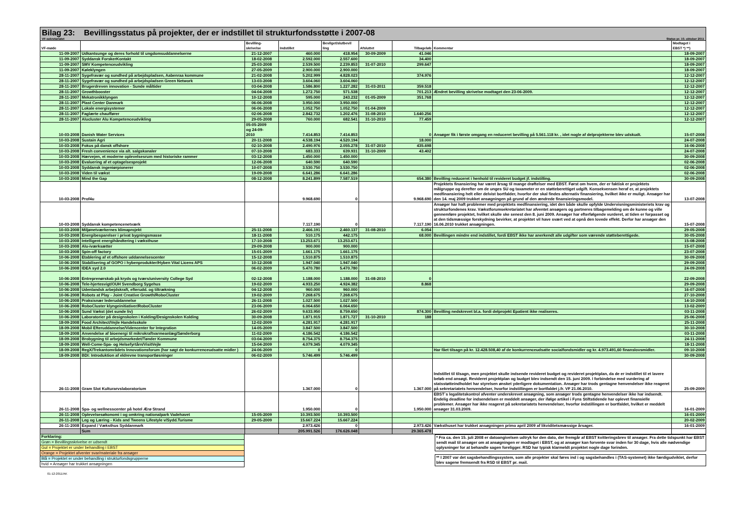Bilag 23: Bevillingsstatus på projekter, der er indstillet til strukturfondsstøtte i 2007-08
VF-sekretariatet Status pr. 10. oktober 2011
| VF-møde | | Bevilling- skrivelse | Indstillet | Bevilget/slutbevil ling | Afsluttet | Tilbageløb | Kommentar | Modtaget i EBST *) **) |
| --- | --- | --- | --- | --- | --- | --- | --- | --- |
| 11-09-2007 | Udkantsunge og deres forhold til ungdomsuddannelserne | 21-12-2007 | 460.000 | 418.954 | 30-09-2009 | 41.046 | | 18-09-2007 |
| 11-09-2007 | Syddansk ForskerKontakt | 18-02-2008 | 2.592.000 | 2.557.600 | | 34.400 | | 18-09-2007 |
| 11-09-2007 | SMV Kompetenceudvikling | 25-03-2008 | 2.539.500 | 2.239.853 | 31-07-2010 | 299.647 | | 18-09-2007 |
| 11-09-2007 | Køleklyngen | 27-05-2009 | 2.900.000 | 2.900.000 | | | | 18-09-2007 |
| 28-11-2007 | Sygefravær og sundhed på arbejdspladsen, Aabenraa kommune | 21-02-2008 | 5.202.999 | 4.828.023 | | 374.976 | | 12-12-2007 |
| 28-11-2007 | Sygefravær og sundhed på arbejdspladsen Green Network | 13-03-2008 | 3.604.060 | 3.604.060 | | | | 12-12-2007 |
| 28-11-2007 | Brugerdreven innovation - Sunde måltider | 03-04-2008 | 1.586.800 | 1.227.282 | 31-03-2011 | 359.518 | | 12-12-2007 |
| 28-11-2007 | Growthbooster | 04-04-2008 | 1.272.750 | 571.538 | | 701.213 | Ændret bevilling skrivelse modtaget den 23-06-2009. | 12-12-2007 |
| 28-11-2007 | Mekatronikklyngen | 10-12-2008 | 595.000 | 243.232 | 01-05-2009 | 351.768 | | 12-12-2007 |
| 28-11-2007 | Plast Center Danmark | 06-06-2008 | 3.950.000 | 3.950.000 | | | | 12-12-2007 |
| 28-11-2007 | Lokale energisystemer | 06-06-2008 | 1.052.750 | 1.052.750 | 01-04-2009 | | | 12-12-2007 |
| 28-11-2007 | Faglærte chauffører | 02-06-2008 | 2.842.732 | 1.202.476 | 31-08-2010 | 1.640.256 | | 12-12-2007 |
| 28-11-2007 | Alucluster Alu Kompetenceudvikling | 29-05-2008 | 760.000 | 682.541 | 31-10-2010 | 77.459 | | 12-12-2007 |
| 10-03-2008 | Danish Water Services | 05-05-2009 og 24-09- 2010 | 7.414.853 | 7.414.853 | | 0 | Ansøger fik i første omgang en reduceret bevilling på 5.561.118 kr. , idet nogle af delprojekterne blev udskudt. | 15-07-2008 |
| 10-03-2008 | Sustain Agri | 20-11-2008 | 4.538.194 | 4.520.194 | | 18.000 | | 24-07-2008 |
| 10-03-2008 | Fokus på dansk offshore | 02-10-2008 | 2.490.976 | 2.055.278 | 31-07-2010 | 435.698 | | 16-06-2008 |
| 10-03-2008 | Fresh convenience via alt. salgskanaler | 07-10-2008 | 683.333 | 639.931 | 31-10-2009 | 43.402 | | 24-07-2008 |
| 10-03-2008 | Hærvejen, et moderne oplevelsesrum med historiske rammer | 03-12-2008 | 1.450.000 | 1.450.000 | | | | 30-09-2008 |
| 10-03-2008 | Evaluering af et optagelsesprojekt | 12-06-2008 | 640.590 | 640.590 | | | | 02-06-2008 |
| 10-03-2008 | Syddansk ingeniørpionerer | 10-07-2008 | 3.530.750 | 3.530.750 | | | | 02-06-2008 |
| 10-03-2008 | Viden til vækst | 19-09-2008 | 6.641.286 | 6.641.286 | | | | 02-06-2008 |
| 10-03-2008 | Mind the Gap | 08-12-2008 | 8.241.899 | 7.587.519 | | 654.380 | Bevilling reduceret i henhold til revideret budget jf. indstilling. | 30-09-2008 |
| 10-03-2008 | Prof4u | | 9.968.690 | 0 | | 9.968.690 | Projektets finansiering har været årsag til mange drøftelser med EBST. Først om hvem, der er faktisk er projektets målgruppe og derefter om de unges SU og taxameter er en støtteberettiget udgift. Konsekvensen heraf er, at projektets medfinansiering helt eller delvist bortfalder, hvorfor der skal findes alternativ finansiering, hvilket ikke er muligt. Ansøger har den 14. maj 2009 trukket ansøgningen på grund af den ændrede finansieringsmodel. | 13-07-2008 |
| 10-03-2008 | Syddansk kompetencenetværk | | 7.117.190 | 0 | | 7.117.190 | Ansøger har haft problemer med projektets medfinansiering, idet den både skulle opfylde Undervisningsministeriets krav og strukturfondenes krav. Vækstforumsekretariatet har afventet ansøgers og partneres tilbagemelding om de kunne og ville gennemføre projektet, hvilket skulle ske senest den 8. juni 2009. Ansøger har efterfølgende vurderet, at tiden er forpasset og at den tidsmæssige forskydning bevirker, at projektet vil have svært ved at opnå den lovede effekt. Derfor har ansøger den 16.06.2010 trukket ansøgningen. | 15-07-2008 |
| 10-03-2008 | Miljønetværkernes klimaprojekt | 25-11-2008 | 2.466.191 | 2.460.137 | 31-08-2010 | 6.054 | | 29-05-2008 |
| 10-03-2008 | Energibesparelser i privat bygningsmasse | 18-11-2008 | 510.175 | 442.175 | | 68.000 | Bevillingen mindre end indstillet, fordi EBST ikke har anerkendt alle udgifter som værende støtteberettigede. | 30-05-2008 |
| 10-03-2008 | Intelligent energihåndtering i væksthuse | 17-10-2008 | 13.253.671 | 13.253.671 | | | | 15-08-2008 |
| 10-03-2008 | Alu-iværksætter | 29-09-2008 | 900.000 | 900.000 | | | | 15-07-2008 |
| 10-03-2008 | Spin-off factory | 15-01-2009 | 1.661.175 | 1.661.175 | | | | 23-07-2008 |
| 10-06-2008 | Etablering af et offshore uddannelsescenter | 15-12-2008 | 1.510.875 | 1.510.875 | | | | 30-09-2008 |
| 10-06-2008 | Stabilisering af GOPO i hybenprodukter/Hyben Vital Licens APS | 10-12-2008 | 1.947.040 | 1.947.040 | | | | 29-09-2008 |
| 10-06-2008 | IDEA syd 2.0 | 06-02-2009 | 5.470.780 | 5.470.780 | | | | 24-09-2008 |
| 10-06-2008 | Entreprenørskab på kryds og tværs/university College Syd | 02-12-2008 | 1.188.000 | 1.188.000 | 31-08-2010 | 0 | | 22-09-2008 |
| 10-06-2008 | Tele-hjertesvigt/OUH Svendborg Sygehus | 19-02-2009 | 4.933.250 | 4.924.382 | | 8.868 | | 29-09-2008 |
| 10-06-2008 | Udenlandsk arbejdskraft, efterudd. og tiltrækning | 04-12-2008 | 960.000 | 960.000 | | | | 16-07-2008 |
| 10-06-2008 | Robots at Play - Joint Creative Growth/RoboCluster | 19-02-2009 | 7.268.675 | 7.268.675 | | | | 27-10-2008 |
| 10-06-2008 | Praksisnær lederuddannelse | 26-11-2008 | 1.027.500 | 1.027.500 | | | | 14-10-2008 |
| 10-06-2008 | RoboCluster klyngeinitiativer/RoboCluster | 23-06-2009 | 6.064.650 | 6.064.650 | | | | 13-02-2009 |
| 10-06-2008 | Sund Vækst (det sunde liv) | 26-02-2009 | 9.633.950 | 8.759.650 | | 874.300 | Bevilling nedskrevet bl.a. fordi delprojekt Epatient ikke realiseres. | 03-11-2008 |
| 10-06-2008 | Laboratorier på designskolen i Kolding/Designskolen Kolding | 30-09-2008 | 1.871.915 | 1.871.727 | 31-10-2010 | 188 | | 25-06-2008 |
| 18-09-2008 | Food Architect/Vejle Handelsskole | 12-02-2009 | 4.281.917 | 4.281.917 | | | | 25-11-2008 |
| 18-09-2008 | Mobil Efteruddannelse/Videncenter for Integration | 14-05-2009 | 3.847.500 | 3.847.500 | | | | 30-10-2008 |
| 18-09-2008 | Anvendelse af bioenergi til mikrokraftvarmeanlæg/Sønderborg | 11-02-2009 | 4.186.542 | 4.186.542 | | | | 03-11-2008 |
| 18-09-2008 | Brobygning til arbejdsmarkedet/Tønder Kommune | 03-04-2009 | 8.754.375 | 8.754.375 | | | | 24-11-2008 |
| 18-09-2008 | Well-Come-Spa- og Helsefyrtårn/VisitVejle | 15-04-2009 | 4.079.345 | 4.079.345 | | | | 18-11-2008 |
| 18-09-2008 | RegX/Trekantområdets Innovationsforum (har søgt de konkurrenceudsatte midler ) | 24-06-2009 | 0 | 0 | | | Har fået tilsagn på kr. 12.428.508,40 af de konkurrenceudsatte socialfondsmidler og kr. 4.973.491,60 finanslovsmidler. | 09-10-2008 |
| 18-09-2008 | BDI: Introduktion af eldrevne transportløsninger | 06-02-2009 | 5.746.499 | 5.746.499 | | | | 30-09-2008 |
| 26-11-2008 | Gram Slot Kulturarvslaboratorium | | 1.367.000 | 0 | | 1.367.000 | Indstillet til tilsagn, men projektet skulle indsende revideret budget og revideret projektplan, da de er indstillet til et lavere beløb end ansøgt. Revideret projektplan og budget blev indsendt den 15. juni 2009. I forbindelse med vurdering af statsstøtteindholdet har styrelsen ønsket yderligere dokumentation. Ansøger har trods gentagne henvendelser ikke reageret på sekretariatets henvendelser, hvorfor indstillingen er bortfaldet j.fr. VF 21.06.2010. | 25-09-2009 |
| 26-11-2008 | Spa- og wellnesscenter på hotel Ærø Strand | | 1.950.000 | 0 | | 1.950.000 | EBST´s legalitetskontrol afventer underskrevet ansøgning, som ansøger trods gentagne henvendelser ikke har indsendt. Endelig deadline for indsendelsen er meddelt ansøger, der ifølge artikel i Fyns Stiftstidende har oplevet finansielle problemer. Ansøger har ikke reageret på sekretariatets henvendelser, hvorfor indstillingen er bortfaldet, hvilket er meddelt ansøger 31.03.2009. | 16-01-2009 |
| 26-11-2008 | Oplevelsesøkonomi i og omkring nationalpark Vadehavet | 15-05-2009 | 10.393.500 | 10.393.500 | | | | 16-01-2009 |
| 26-11-2008 | Leg og Læring - Kids and Tweens Lifestyle v/Sydd.Turisme | 29-05-2009 | 15.667.224 | 15.667.224 | | | | 20-02-2009 |
| 26-11-2008 | Expand / Væksthus Syddanmark | | 2.973.426 | 0 | | 2.973.426 | Væksthuset har trukket ansøgningen primo april 2009 af likviditetsmæssige årsager. | 16-01-2009 |
| | Sum | | 205.991.526 | 176.626.048 | | 29.365.478 | | |
Forklaring:
Grøn = Bevillingsskrivelse er udsendt
Gul = Projektet er under behandling i EBST
Orange = Projektet afventer svar/materiale fra ansøger
Blå = Projektet er under behandling i strukturfondsgrupperne
hvid = Ansøger har trukket ansøgningen
* Fra ca. den 15. juli 2008 er datoangivelsen udtryk for den dato, der fremgår af EBST kvitteringsbrev til ansøger. Fra dette tidspunkt har EBST sendt mail til ansøger om at ansøgningen er modtaget i EBST, og at ansøger kan forvente svar inden for 30 dage, hvis alle nødvendige oplysninger for at behandle sagen foreligger. RSD har typisk klarmeldt projektet nogle dage forinden.
** I 2007 var det sagsbehandlingssystem, som alle projekter skal føres ind i og sagsbehandles i (TAS-systemet) ikke færdigudviklet, derfor blev sagene fremsendt fra RSD til EBST pr. mail.
01-12-2011/AK